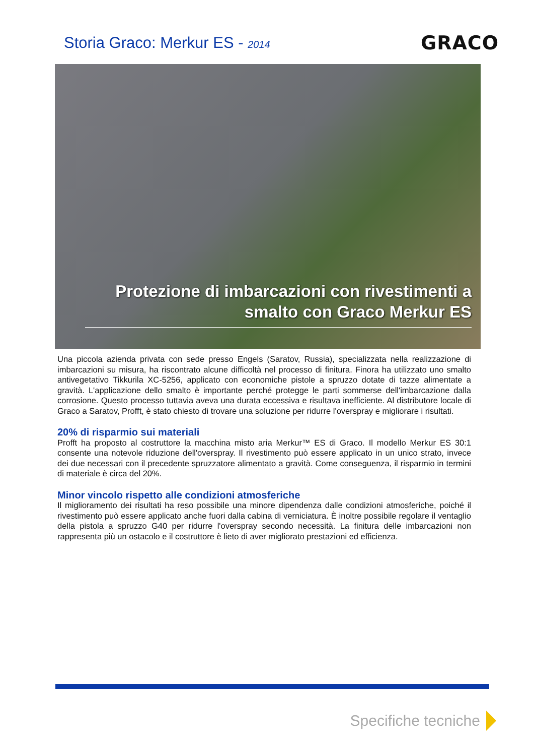Storia Graco: Merkur ES - 2014
GRACO
Protezione di imbarcazioni con rivestimenti a smalto con Graco Merkur ES
Una piccola azienda privata con sede presso Engels (Saratov, Russia), specializzata nella realizzazione di imbarcazioni su misura, ha riscontrato alcune difficoltà nel processo di finitura. Finora ha utilizzato uno smalto antivegetativo Tikkurila XC-5256, applicato con economiche pistole a spruzzo dotate di tazze alimentate a gravità. L'applicazione dello smalto è importante perché protegge le parti sommerse dell'imbarcazione dalla corrosione. Questo processo tuttavia aveva una durata eccessiva e risultava inefficiente. Al distributore locale di Graco a Saratov, Profft, è stato chiesto di trovare una soluzione per ridurre l'overspray e migliorare i risultati.
20% di risparmio sui materiali
Profft ha proposto al costruttore la macchina misto aria Merkur™ ES di Graco. Il modello Merkur ES 30:1 consente una notevole riduzione dell'overspray. Il rivestimento può essere applicato in un unico strato, invece dei due necessari con il precedente spruzzatore alimentato a gravità. Come conseguenza, il risparmio in termini di materiale è circa del 20%.
Minor vincolo rispetto alle condizioni atmosferiche
Il miglioramento dei risultati ha reso possibile una minore dipendenza dalle condizioni atmosferiche, poiché il rivestimento può essere applicato anche fuori dalla cabina di verniciatura. È inoltre possibile regolare il ventaglio della pistola a spruzzo G40 per ridurre l'overspray secondo necessità. La finitura delle imbarcazioni non rappresenta più un ostacolo e il costruttore è lieto di aver migliorato prestazioni ed efficienza.
Specifiche tecniche